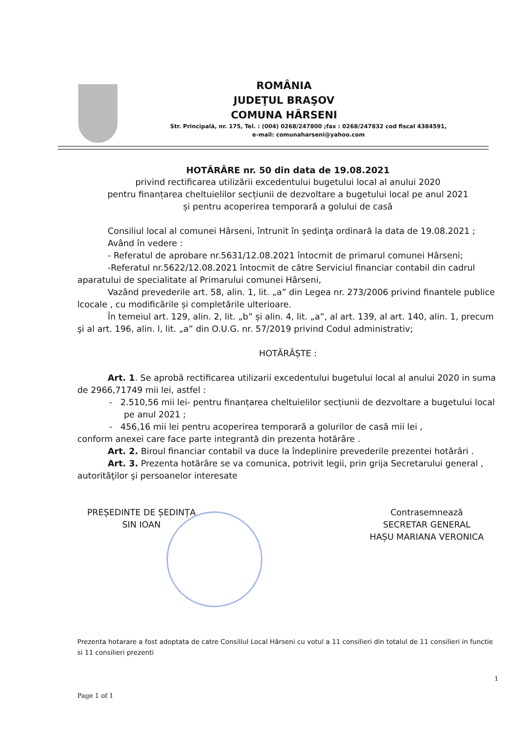ROMÂNIA
JUDEŢUL BRAŞOV
COMUNA HÂRSENI
Str. Principală, nr. 175, Tel. : (004) 0268/247800 ;fax : 0268/247832 cod fiscal 4384591,
e-mail: comunaharseni@yahoo.com
HOTĂRÂRE nr. 50 din data de 19.08.2021
privind rectificarea utilizării excedentului bugetului local al anului 2020
pentru finanțarea cheltuielilor secțiunii de dezvoltare a bugetului local pe anul 2021
și pentru acoperirea temporară a golului de casă
Consiliul local al comunei Hârseni, întrunit în şedinţa ordinară la data de 19.08.2021 ;
Având în vedere :
- Referatul de aprobare nr.5631/12.08.2021 întocmit de primarul comunei Hârseni;
-Referatul nr.5622/12.08.2021 întocmit de către Serviciul financiar contabil din cadrul aparatului de specialitate al Primarului comunei Hârseni,
Vazând prevederile art. 58, alin. 1, lit. „a” din Legea nr. 273/2006 privind finantele publice lcocale , cu modificările și completările ulterioare.
În temeiul art. 129, alin. 2, lit. „b” și alin. 4, lit. „a”, al art. 139, al art. 140, alin. 1, precum şi al art. 196, alin. l, lit. „a” din O.U.G. nr. 57/2019 privind Codul administrativ;
HOTĂRĂȘTE :
Art. 1. Se aprobă rectificarea utilizarii excedentului bugetului local al anului 2020 in suma de 2966,71749 mii lei, astfel :
- 2.510,56 mii lei- pentru finanțarea cheltuielilor secțiunii de dezvoltare a bugetului local pe anul 2021 ;
- 456,16 mii lei pentru acoperirea temporară a golurilor de casă mii lei ,
conform anexei care face parte integrantă din prezenta hotărâre .
Art. 2. Biroul financiar contabil va duce la îndeplinire prevederile prezentei hotărâri .
Art. 3. Prezenta hotărâre se va comunica, potrivit legii, prin grija Secretarului general , autorităţilor şi persoanelor interesate
PREȘEDINTE DE ȘEDINȚA
SIN IOAN
Contrasemnează
SECRETAR GENERAL
HAȘU MARIANA VERONICA
Prezenta hotarare a fost adoptata de catre Consiliul Local Hârseni cu votul a 11 consilieri din totalul de 11 consilieri in functie si 11 consilieri prezenti
1
Page 1 of 1